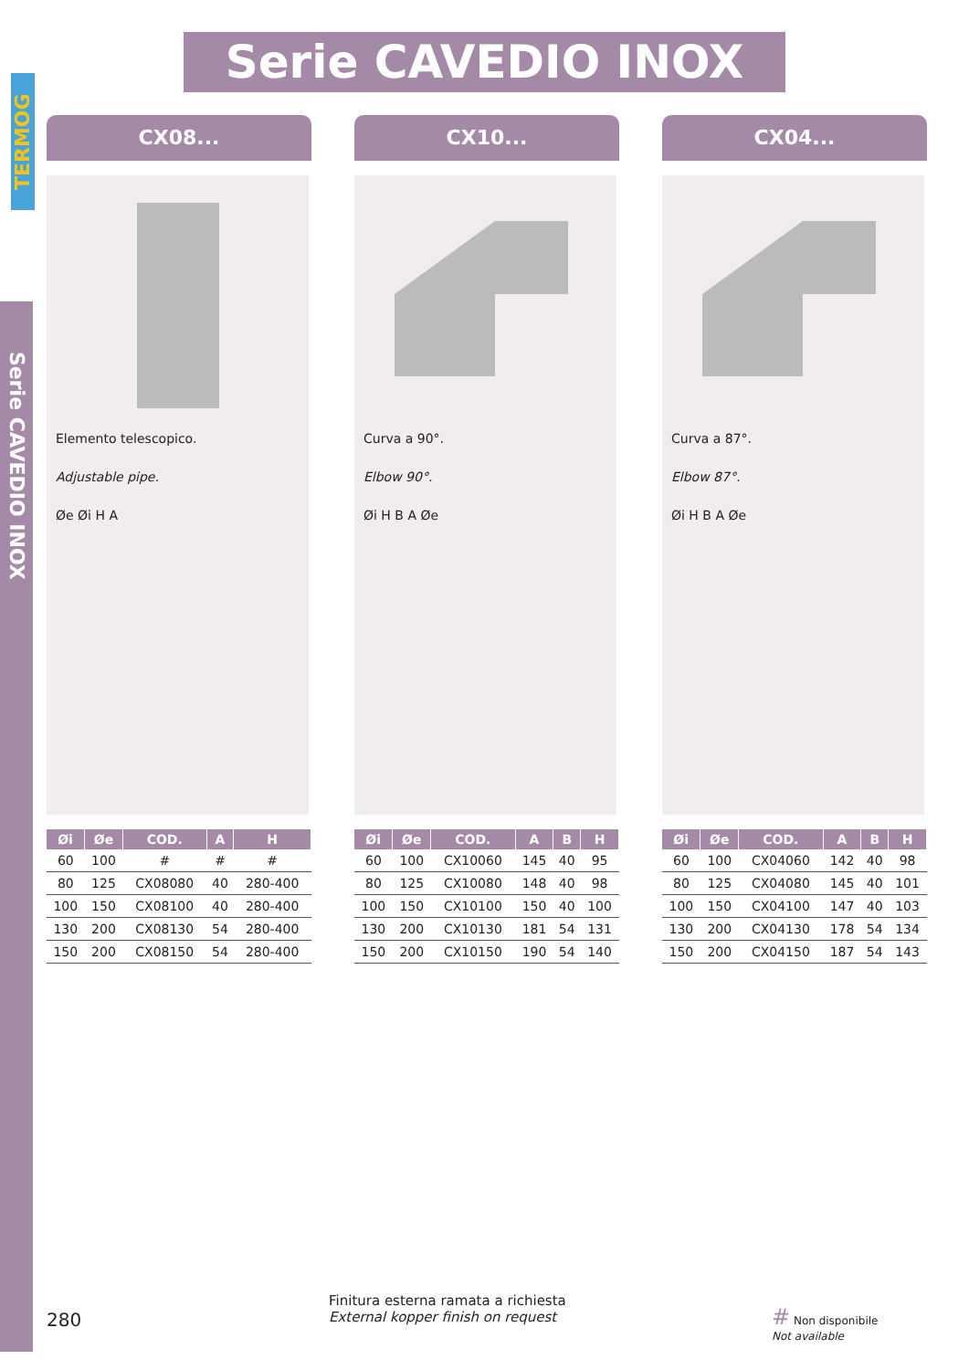TERMOG
Serie CAVEDIO INOX
Serie CAVEDIO INOX
CX08...
Elemento telescopico.
Adjustable pipe.
Øe Øi H A
| Øi | Øe | COD. | A | H |
| --- | --- | --- | --- | --- |
| 60 | 100 | # | # | # |
| 80 | 125 | CX08080 | 40 | 280-400 |
| 100 | 150 | CX08100 | 40 | 280-400 |
| 130 | 200 | CX08130 | 54 | 280-400 |
| 150 | 200 | CX08150 | 54 | 280-400 |
CX10...
Curva a 90°.
Elbow 90°.
Øi H B A Øe
| Øi | Øe | COD. | A | B | H |
| --- | --- | --- | --- | --- | --- |
| 60 | 100 | CX10060 | 145 | 40 | 95 |
| 80 | 125 | CX10080 | 148 | 40 | 98 |
| 100 | 150 | CX10100 | 150 | 40 | 100 |
| 130 | 200 | CX10130 | 181 | 54 | 131 |
| 150 | 200 | CX10150 | 190 | 54 | 140 |
CX04...
Curva a 87°.
Elbow 87°.
Øi H B A Øe
| Øi | Øe | COD. | A | B | H |
| --- | --- | --- | --- | --- | --- |
| 60 | 100 | CX04060 | 142 | 40 | 98 |
| 80 | 125 | CX04080 | 145 | 40 | 101 |
| 100 | 150 | CX04100 | 147 | 40 | 103 |
| 130 | 200 | CX04130 | 178 | 54 | 134 |
| 150 | 200 | CX04150 | 187 | 54 | 143 |
280
Finitura esterna ramata a richiesta
External kopper finish on request
# Non disponibile
Not available